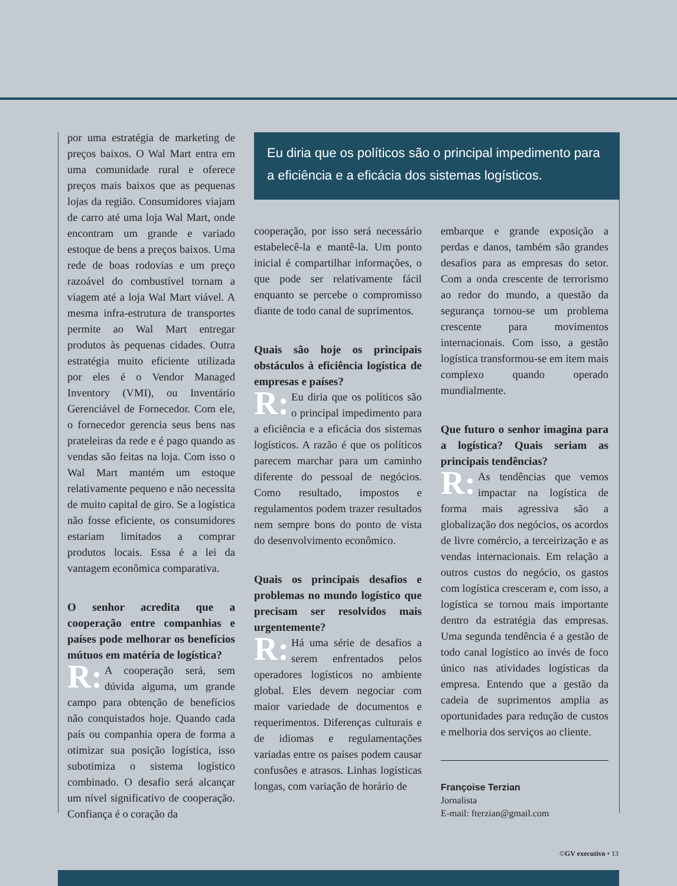por uma estratégia de marketing de preços baixos. O Wal Mart entra em uma comunidade rural e oferece preços mais baixos que as pequenas lojas da região. Consumidores viajam de carro até uma loja Wal Mart, onde encontram um grande e variado estoque de bens a preços baixos. Uma rede de boas rodovias e um preço razoável do combustível tornam a viagem até a loja Wal Mart viável. A mesma infra-estrutura de transportes permite ao Wal Mart entregar produtos às pequenas cidades. Outra estratégia muito eficiente utilizada por eles é o Vendor Managed Inventory (VMI), ou Inventário Gerenciável de Fornecedor. Com ele, o fornecedor gerencia seus bens nas prateleiras da rede e é pago quando as vendas são feitas na loja. Com isso o Wal Mart mantém um estoque relativamente pequeno e não necessita de muito capital de giro. Se a logística não fosse eficiente, os consumidores estariam limitados a comprar produtos locais. Essa é a lei da vantagem econômica comparativa.
O senhor acredita que a cooperação entre companhias e países pode melhorar os benefícios mútuos em matéria de logística?
R: A cooperação será, sem dúvida alguma, um grande campo para obtenção de benefícios não conquistados hoje. Quando cada país ou companhia opera de forma a otimizar sua posição logística, isso subotimiza o sistema logístico combinado. O desafio será alcançar um nível significativo de cooperação. Confiança é o coração da
Eu diria que os políticos são o principal impedimento para a eficiência e a eficácia dos sistemas logísticos.
cooperação, por isso será necessário estabelecê-la e mantê-la. Um ponto inicial é compartilhar informações, o que pode ser relativamente fácil enquanto se percebe o compromisso diante de todo canal de suprimentos.
Quais são hoje os principais obstáculos à eficiência logística de empresas e países?
R: Eu diria que os políticos são o principal impedimento para a eficiência e a eficácia dos sistemas logísticos. A razão é que os políticos parecem marchar para um caminho diferente do pessoal de negócios. Como resultado, impostos e regulamentos podem trazer resultados nem sempre bons do ponto de vista do desenvolvimento econômico.
Quais os principais desafios e problemas no mundo logístico que precisam ser resolvidos mais urgentemente?
R: Há uma série de desafios a serem enfrentados pelos operadores logísticos no ambiente global. Eles devem negociar com maior variedade de documentos e requerimentos. Diferenças culturais e de idiomas e regulamentações variadas entre os países podem causar confusões e atrasos. Linhas logísticas longas, com variação de horário de
embarque e grande exposição a perdas e danos, também são grandes desafios para as empresas do setor. Com a onda crescente de terrorismo ao redor do mundo, a questão da segurança tornou-se um problema crescente para movimentos internacionais. Com isso, a gestão logística transformou-se em item mais complexo quando operado mundialmente.
Que futuro o senhor imagina para a logística? Quais seriam as principais tendências?
R: As tendências que vemos impactar na logística de forma mais agressiva são a globalização dos negócios, os acordos de livre comércio, a terceirização e as vendas internacionais. Em relação a outros custos do negócio, os gastos com logística cresceram e, com isso, a logística se tornou mais importante dentro da estratégia das empresas. Uma segunda tendência é a gestão de todo canal logístico ao invés de foco único nas atividades logísticas da empresa. Entendo que a gestão da cadeia de suprimentos amplia as oportunidades para redução de custos e melhoria dos serviços ao cliente.
Françoise Terzian
Jornalista
E-mail: fterzian@gmail.com
©GV executivo • 13